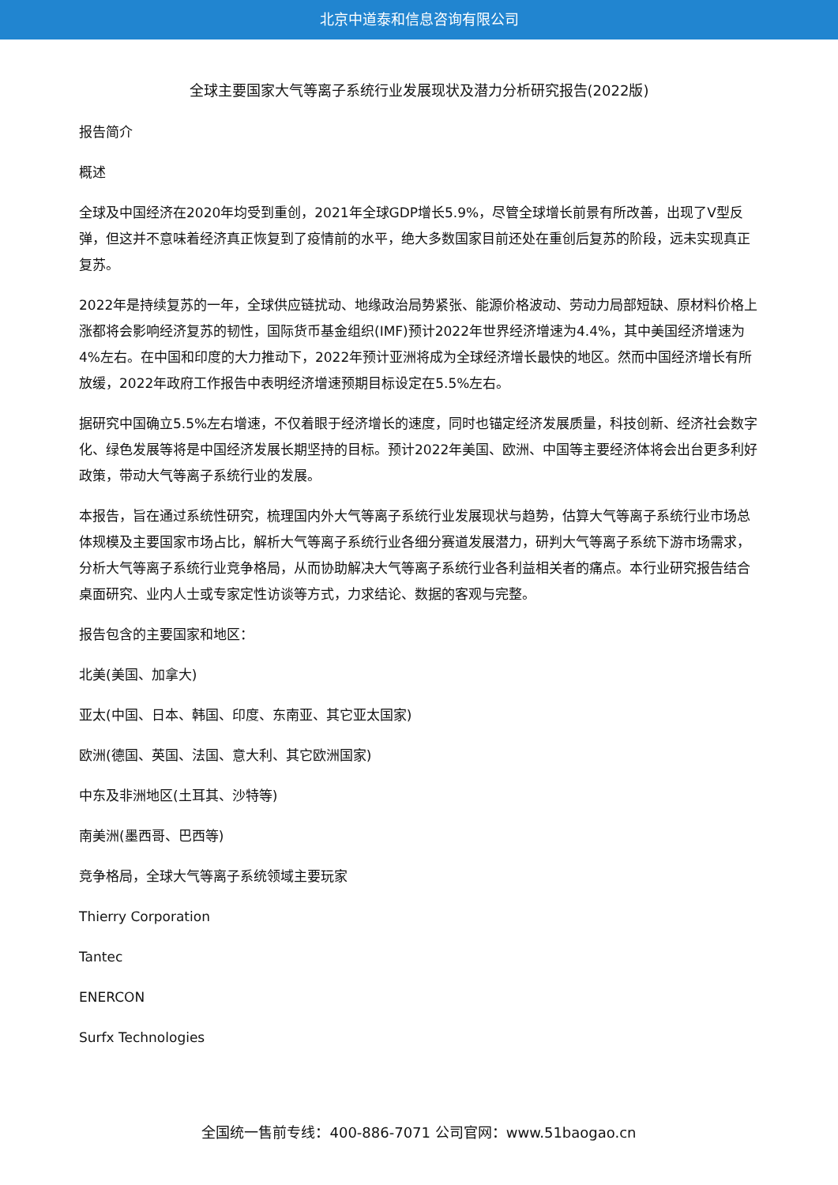北京中道泰和信息咨询有限公司
全球主要国家大气等离子系统行业发展现状及潜力分析研究报告(2022版)
报告简介
概述
全球及中国经济在2020年均受到重创，2021年全球GDP增长5.9%，尽管全球增长前景有所改善，出现了V型反弹，但这并不意味着经济真正恢复到了疫情前的水平，绝大多数国家目前还处在重创后复苏的阶段，远未实现真正复苏。
2022年是持续复苏的一年，全球供应链扰动、地缘政治局势紧张、能源价格波动、劳动力局部短缺、原材料价格上涨都将会影响经济复苏的韧性，国际货币基金组织(IMF)预计2022年世界经济增速为4.4%，其中美国经济增速为4%左右。在中国和印度的大力推动下，2022年预计亚洲将成为全球经济增长最快的地区。然而中国经济增长有所放缓，2022年政府工作报告中表明经济增速预期目标设定在5.5%左右。
据研究中国确立5.5%左右增速，不仅着眼于经济增长的速度，同时也锚定经济发展质量，科技创新、经济社会数字化、绿色发展等将是中国经济发展长期坚持的目标。预计2022年美国、欧洲、中国等主要经济体将会出台更多利好政策，带动大气等离子系统行业的发展。
本报告，旨在通过系统性研究，梳理国内外大气等离子系统行业发展现状与趋势，估算大气等离子系统行业市场总体规模及主要国家市场占比，解析大气等离子系统行业各细分赛道发展潜力，研判大气等离子系统下游市场需求，分析大气等离子系统行业竞争格局，从而协助解决大气等离子系统行业各利益相关者的痛点。本行业研究报告结合桌面研究、业内人士或专家定性访谈等方式，力求结论、数据的客观与完整。
报告包含的主要国家和地区：
北美(美国、加拿大)
亚太(中国、日本、韩国、印度、东南亚、其它亚太国家)
欧洲(德国、英国、法国、意大利、其它欧洲国家)
中东及非洲地区(土耳其、沙特等)
南美洲(墨西哥、巴西等)
竞争格局，全球大气等离子系统领域主要玩家
Thierry Corporation
Tantec
ENERCON
Surfx Technologies
全国统一售前专线：400-886-7071 公司官网：www.51baogao.cn